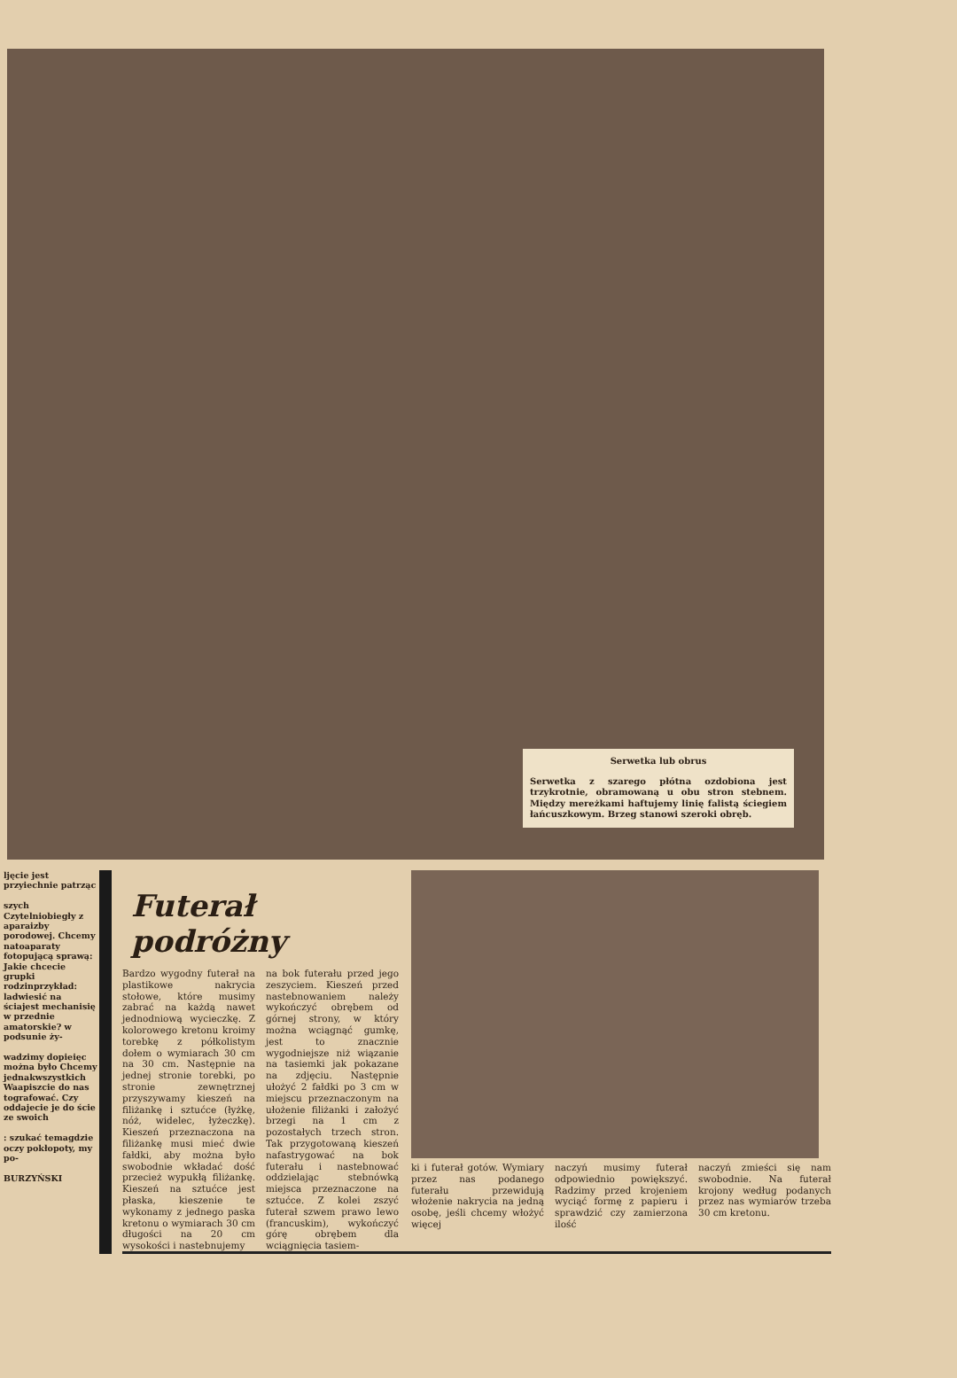Serwetka lub obrus
Serwetka z szarego płótna ozdobiona jest trzykrotnie, obramowaną u obu stron stebnem. Między mereżkami haftujemy linię falistą ściegiem łańcuszkowym. Brzeg stanowi szeroki obręb.
ljęcie jest przyiechnie patrząc
szych Czytelniobiegły z aparaizby porodowej. Chcemy natoaparaty fotopującą sprawą: Jakie chcecie grupki rodzinprzykład: ladwiesić na ściajest mechanisię w przednie amatorskie? w podsunie ży-
wadzimy dopieięc można było Chcemy jednakwszystkich Waapiszcie do nas tografować. Czy oddajecie je do ście ze swoich
: szukać temagdzie oczy pokłopoty, my po-
BURZYŃSKI
Futerał podróżny
Bardzo wygodny futerał na plastikowe nakrycia stołowe, które musimy zabrać na każdą nawet jednodniową wycieczkę. Z kolorowego kretonu kroimy torebkę z półkolistym dołem o wymiarach 30 cm na 30 cm. Następnie na jednej stronie torebki, po stronie zewnętrznej przyszywamy kieszeń na filiżankę i sztućce (łyżkę, nóż, widelec, łyżeczkę). Kieszeń przeznaczona na filiżankę musi mieć dwie fałdki, aby można było swobodnie wkładać dość przecież wypukłą filiżankę. Kieszeń na sztućce jest płaska, kieszenie te wykonamy z jednego paska kretonu o wymiarach 30 cm długości na 20 cm wysokości i nastebnujemy
na bok futerału przed jego zeszyciem. Kieszeń przed nastebnowaniem należy wykończyć obrębem od górnej strony, w który można wciągnąć gumkę, jest to znacznie wygodniejsze niż wiązanie na tasiemki jak pokazane na zdjęciu. Następnie ułożyć 2 fałdki po 3 cm w miejscu przeznaczonym na ułożenie filiżanki i założyć brzegi na 1 cm z pozostałych trzech stron. Tak przygotowaną kieszeń nafastrygować na bok futerału i nastebnować oddzielając stebnówką miejsca przeznaczone na sztućce. Z kolei zszyć futerał szwem prawo lewo (francuskim), wykończyć górę obrębem dla wciągnięcia tasiem-
ki i futerał gotów. Wymiary przez nas podanego futerału przewidują włożenie nakrycia na jedną osobę, jeśli chcemy włożyć więcej
naczyń musimy futerał odpowiednio powiększyć. Radzimy przed krojeniem wyciąć formę z papieru i sprawdzić czy zamierzona ilość
naczyń zmieści się nam swobodnie. Na futerał krojony według podanych przez nas wymiarów trzeba 30 cm kretonu.